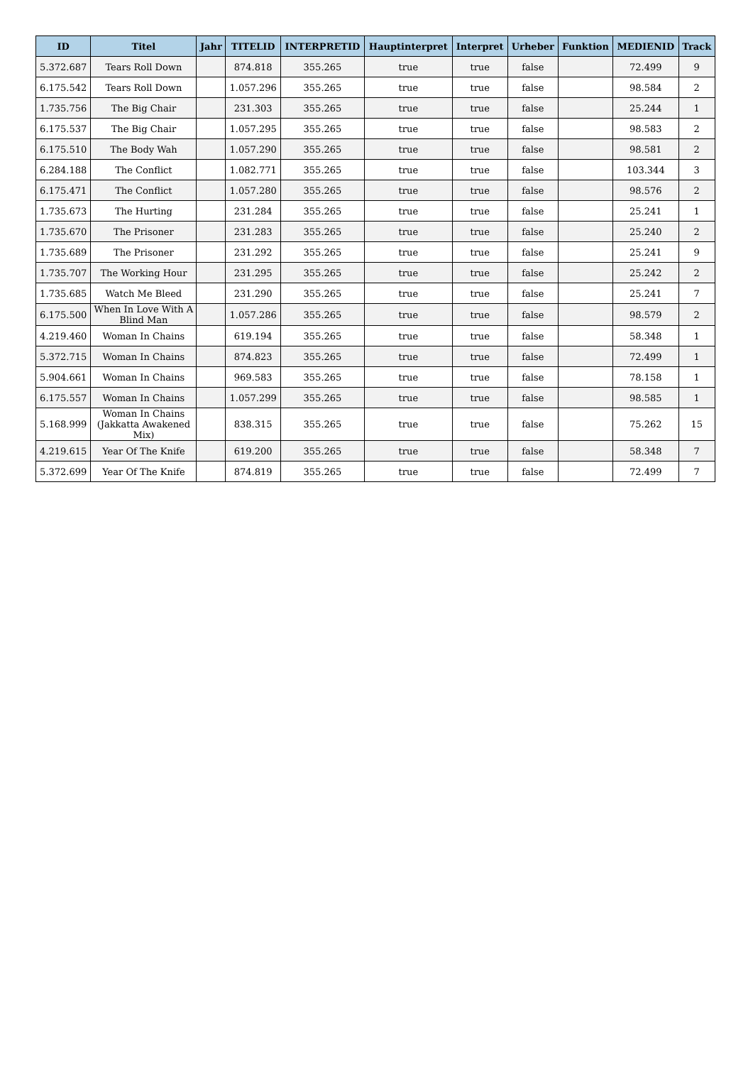| ID | Titel | Jahr | TITELID | INTERPRETID | Hauptinterpret | Interpret | Urheber | Funktion | MEDIENID | Track |
| --- | --- | --- | --- | --- | --- | --- | --- | --- | --- | --- |
| 5.372.687 | Tears Roll Down | | 874.818 | 355.265 | true | true | false | | 72.499 | 9 |
| 6.175.542 | Tears Roll Down | | 1.057.296 | 355.265 | true | true | false | | 98.584 | 2 |
| 1.735.756 | The Big Chair | | 231.303 | 355.265 | true | true | false | | 25.244 | 1 |
| 6.175.537 | The Big Chair | | 1.057.295 | 355.265 | true | true | false | | 98.583 | 2 |
| 6.175.510 | The Body Wah | | 1.057.290 | 355.265 | true | true | false | | 98.581 | 2 |
| 6.284.188 | The Conflict | | 1.082.771 | 355.265 | true | true | false | | 103.344 | 3 |
| 6.175.471 | The Conflict | | 1.057.280 | 355.265 | true | true | false | | 98.576 | 2 |
| 1.735.673 | The Hurting | | 231.284 | 355.265 | true | true | false | | 25.241 | 1 |
| 1.735.670 | The Prisoner | | 231.283 | 355.265 | true | true | false | | 25.240 | 2 |
| 1.735.689 | The Prisoner | | 231.292 | 355.265 | true | true | false | | 25.241 | 9 |
| 1.735.707 | The Working Hour | | 231.295 | 355.265 | true | true | false | | 25.242 | 2 |
| 1.735.685 | Watch Me Bleed | | 231.290 | 355.265 | true | true | false | | 25.241 | 7 |
| 6.175.500 | When In Love With A Blind Man | | 1.057.286 | 355.265 | true | true | false | | 98.579 | 2 |
| 4.219.460 | Woman In Chains | | 619.194 | 355.265 | true | true | false | | 58.348 | 1 |
| 5.372.715 | Woman In Chains | | 874.823 | 355.265 | true | true | false | | 72.499 | 1 |
| 5.904.661 | Woman In Chains | | 969.583 | 355.265 | true | true | false | | 78.158 | 1 |
| 6.175.557 | Woman In Chains | | 1.057.299 | 355.265 | true | true | false | | 98.585 | 1 |
| 5.168.999 | Woman In Chains (Jakkatta Awakened Mix) | | 838.315 | 355.265 | true | true | false | | 75.262 | 15 |
| 4.219.615 | Year Of The Knife | | 619.200 | 355.265 | true | true | false | | 58.348 | 7 |
| 5.372.699 | Year Of The Knife | | 874.819 | 355.265 | true | true | false | | 72.499 | 7 |